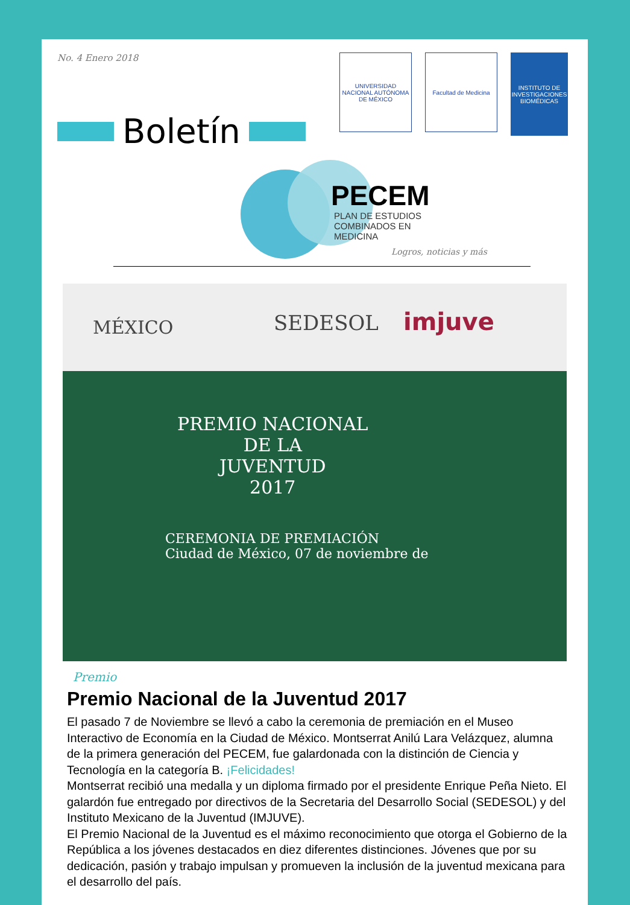No. 4 Enero 2018
Boletín
UNIVERSIDAD NACIONAL AUTÓNOMA DE MÉXICO
Facultad de Medicina
INSTITUTO DE INVESTIGACIONES BIOMÉDICAS
PECEM
PLAN DE ESTUDIOS
COMBINADOS EN MEDICINA
Logros, noticias y más
MÉXICO SEDESOL imjuve
PREMIO NACIONAL
DE LA
JUVENTUD
2017
CEREMONIA DE PREMIACIÓN
Ciudad de México, 07 de noviembre de
Premio
Premio Nacional de la Juventud 2017
El pasado 7 de Noviembre se llevó a cabo la ceremonia de premiación en el Museo Interactivo de Economía en la Ciudad de México. Montserrat Anilú Lara Velázquez, alumna de la primera generación del PECEM, fue galardonada con la distinción de Ciencia y Tecnología en la categoría B. ¡Felicidades!
Montserrat recibió una medalla y un diploma firmado por el presidente Enrique Peña Nieto. El galardón fue entregado por directivos de la Secretaria del Desarrollo Social (SEDESOL) y del Instituto Mexicano de la Juventud (IMJUVE).
El Premio Nacional de la Juventud es el máximo reconocimiento que otorga el Gobierno de la República a los jóvenes destacados en diez diferentes distinciones. Jóvenes que por su dedicación, pasión y trabajo impulsan y promueven la inclusión de la juventud mexicana para el desarrollo del país.